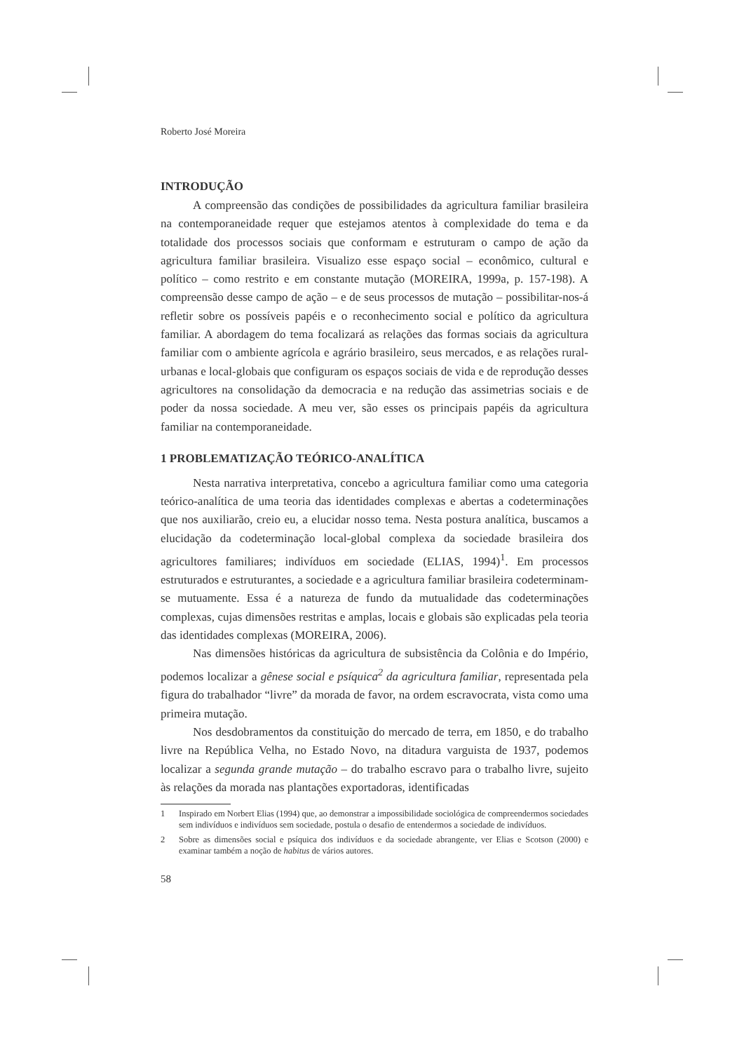Roberto José Moreira
INTRODUÇÃO
A compreensão das condições de possibilidades da agricultura familiar brasileira na contemporaneidade requer que estejamos atentos à complexidade do tema e da totalidade dos processos sociais que conformam e estruturam o campo de ação da agricultura familiar brasileira. Visualizo esse espaço social – econômico, cultural e político – como restrito e em constante mutação (MOREIRA, 1999a, p. 157-198). A compreensão desse campo de ação – e de seus processos de mutação – possibilitar-nos-á refletir sobre os possíveis papéis e o reconhecimento social e político da agricultura familiar. A abordagem do tema focalizará as relações das formas sociais da agricultura familiar com o ambiente agrícola e agrário brasileiro, seus mercados, e as relações rural-urbanas e local-globais que configuram os espaços sociais de vida e de reprodução desses agricultores na consolidação da democracia e na redução das assimetrias sociais e de poder da nossa sociedade. A meu ver, são esses os principais papéis da agricultura familiar na contemporaneidade.
1 PROBLEMATIZAÇÃO TEÓRICO-ANALÍTICA
Nesta narrativa interpretativa, concebo a agricultura familiar como uma categoria teórico-analítica de uma teoria das identidades complexas e abertas a codeterminações que nos auxiliarão, creio eu, a elucidar nosso tema. Nesta postura analítica, buscamos a elucidação da codeterminação local-global complexa da sociedade brasileira dos agricultores familiares; indivíduos em sociedade (ELIAS, 1994)<sup>1</sup>. Em processos estruturados e estruturantes, a sociedade e a agricultura familiar brasileira codeterminam-se mutuamente. Essa é a natureza de fundo da mutualidade das codeterminações complexas, cujas dimensões restritas e amplas, locais e globais são explicadas pela teoria das identidades complexas (MOREIRA, 2006).
Nas dimensões históricas da agricultura de subsistência da Colônia e do Império, podemos localizar a gênese social e psíquica<sup>2</sup> da agricultura familiar, representada pela figura do trabalhador “livre” da morada de favor, na ordem escravocrata, vista como uma primeira mutação.
Nos desdobramentos da constituição do mercado de terra, em 1850, e do trabalho livre na República Velha, no Estado Novo, na ditadura varguista de 1937, podemos localizar a segunda grande mutação – do trabalho escravo para o trabalho livre, sujeito às relações da morada nas plantações exportadoras, identificadas
1 Inspirado em Norbert Elias (1994) que, ao demonstrar a impossibilidade sociológica de compreendermos sociedades sem indivíduos e indivíduos sem sociedade, postula o desafio de entendermos a sociedade de indivíduos.
2 Sobre as dimensões social e psíquica dos indivíduos e da sociedade abrangente, ver Elias e Scotson (2000) e examinar também a noção de habitus de vários autores.
58